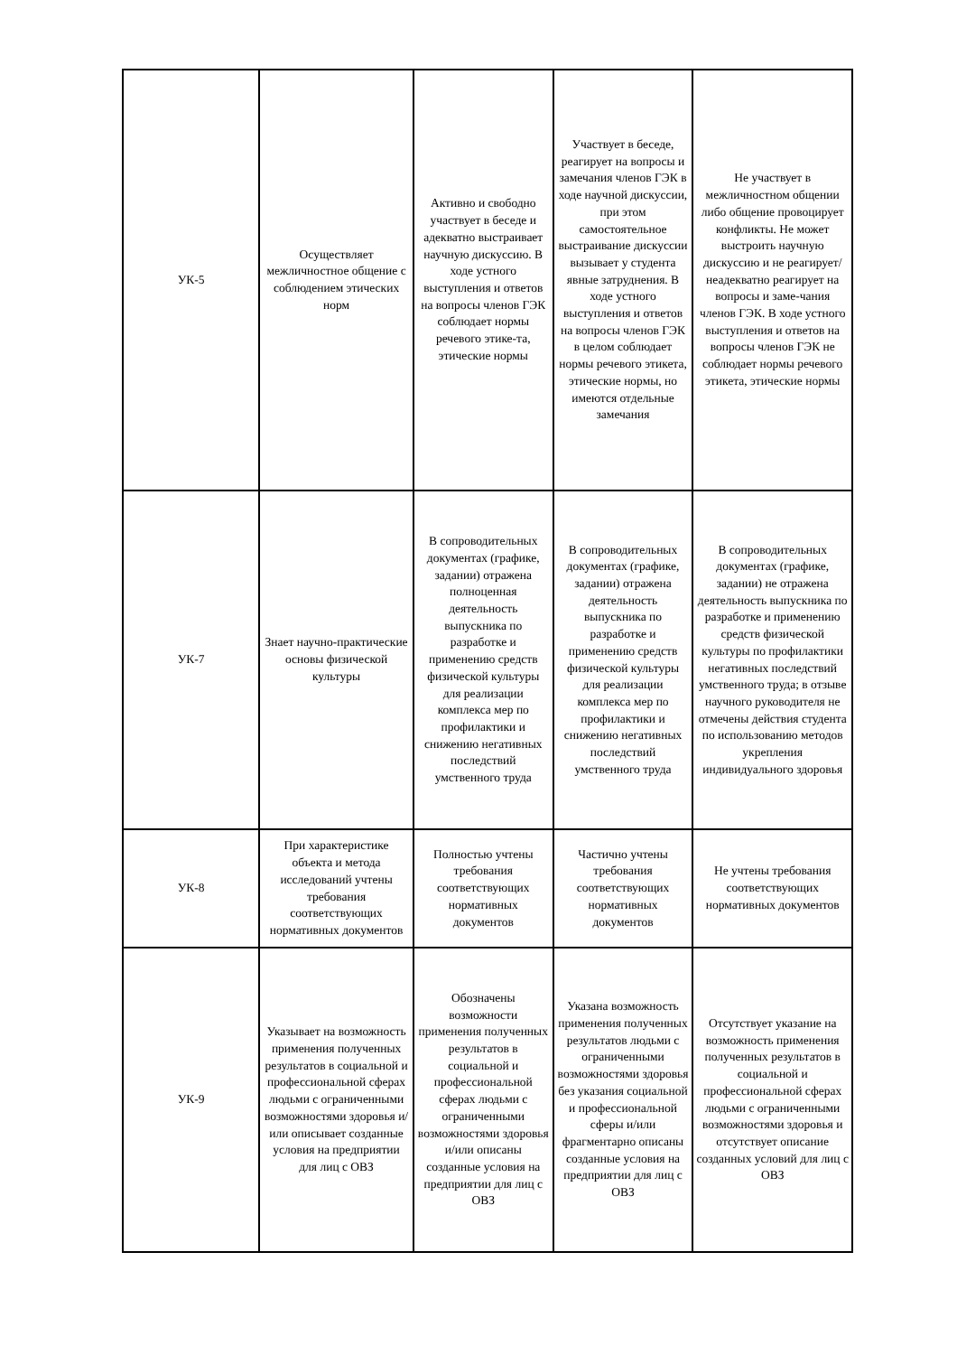| УК-5 | Осуществляет межличностное общение с соблюдением этических норм | Активно и свободно участвует в беседе и адекватно выстраивает научную дискуссию. В ходе устного выступления и ответов на вопросы членов ГЭК соблюдает нормы речевого этике-та, этические нормы | Участвует в беседе, реагирует на вопросы и замечания членов ГЭК в ходе научной дискуссии, при этом самостоятельное выстраивание дискуссии вызывает у студента явные затруднения. В ходе устного выступления и ответов на вопросы членов ГЭК в целом соблюдает нормы речевого этикета, этические нормы, но имеются отдельные замечания | Не участвует в межличностном общении либо общение провоцирует конфликты. Не может выстроить научную дискуссию и не реагирует/неадекватно реагирует на вопросы и заме-чания членов ГЭК. В ходе устного выступления и ответов на вопросы членов ГЭК не соблюдает нормы речевого этикета, этические нормы |
| УК-7 | Знает научно-практические основы физической культуры | В сопроводительных документах (графике, задании) отражена полноценная деятельность выпускника по разработке и применению средств физической культуры для реализации комплекса мер по профилактики и снижению негативных последствий умственного труда | В сопроводительных документах (графике, задании) отражена деятельность выпускника по разработке и применению средств физической культуры для реализации комплекса мер по профилактики и снижению негативных последствий умственного труда | В сопроводительных документах (графике, задании) не отражена деятельность выпускника по разработке и применению средств физической культуры по профилактики негативных последствий умственного труда; в отзыве научного руководителя не отмечены действия студента по использованию методов укрепления индивидуального здоровья |
| УК-8 | При характеристике объекта и метода исследований учтены требования соответствующих нормативных документов | Полностью учтены требования соответствующих нормативных документов | Частично учтены требования соответствующих нормативных документов | Не учтены требования соответствующих нормативных документов |
| УК-9 | Указывает на возможность применения полученных результатов в социальной и профессиональной сферах людьми с ограниченными возможностями здоровья и/или описывает созданные условия на предприятии для лиц с ОВЗ | Обозначены возможности применения полученных результатов в социальной и профессиональной сферах людьми с ограниченными возможностями здоровья и/или описаны созданные условия на предприятии для лиц с ОВЗ | Указана возможность применения полученных результатов людьми с ограниченными возможностями здоровья без указания социальной и профессиональной сферы и/или фрагментарно описаны созданные условия на предприятии для лиц с ОВЗ | Отсутствует указание на возможность применения полученных результатов в социальной и профессиональной сферах людьми с ограниченными возможностями здоровья и отсутствует описание созданных условий для лиц с ОВЗ |